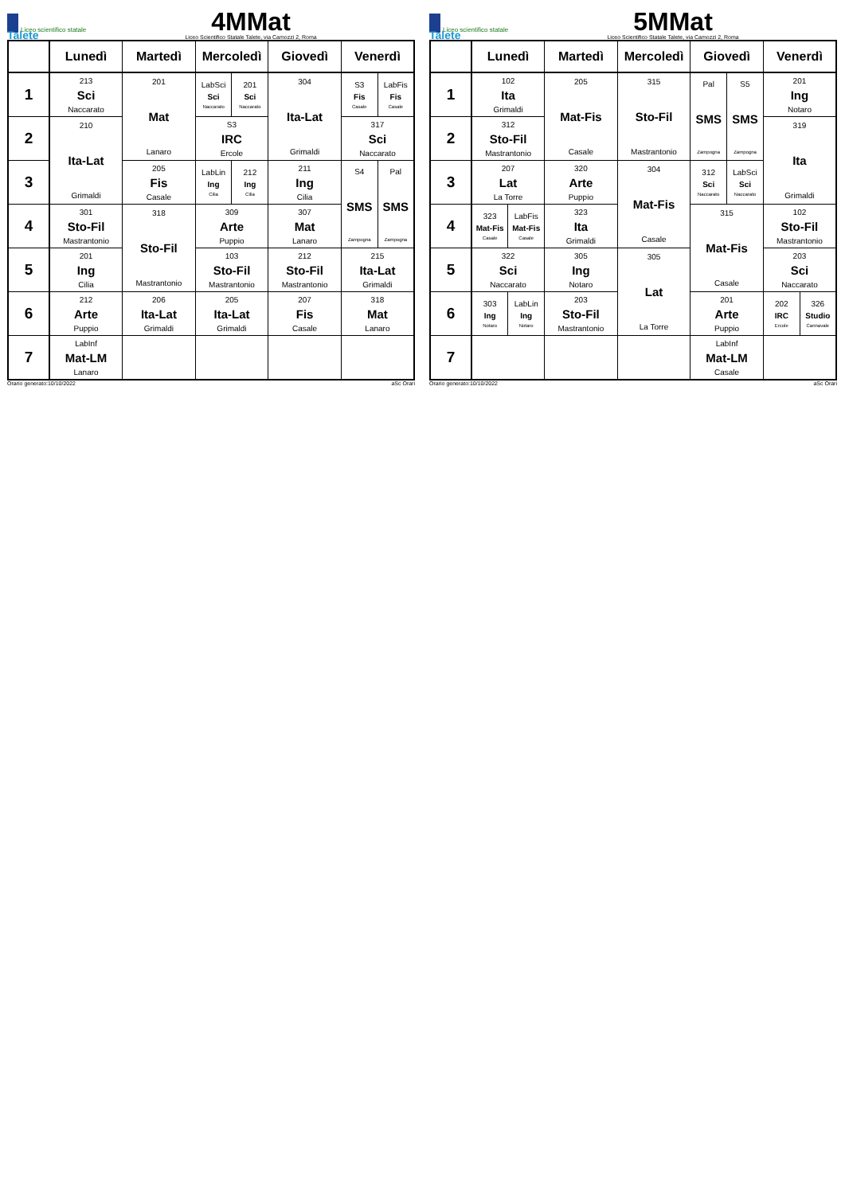Liceo scientifico statale Talete
4MMat
Liceo Scientifico Statale Talete, via Camozzi 2, Roma
| | Lunedì | Martedì | Mercoledì | | Giovedì | Venerdì | |
| --- | --- | --- | --- | --- | --- | --- | --- |
| 1 | 213 Sci Naccarato | 201 Mat Lanaro | LabSci Sci Naccarato | 201 Sci Naccarato | 304 Ita-Lat Grimaldi | S3 Fis Casale | LabFis Fis Casale |
| 2 | 210 Ita-Lat Grimaldi | | S3 IRC Ercole | | | 317 Sci Naccarato | |
| 3 | | 205 Fis Casale | LabLin Ing Cilia | 212 Ing Cilia | 211 Ing Cilia | S4 SMS Zampogna | Pal SMS Zampogna |
| 4 | 301 Sto-Fil Mastrantonio | 318 Sto-Fil Mastrantonio | 309 Arte Puppio | | 307 Mat Lanaro | | |
| 5 | 201 Ing Cilia | | 103 Sto-Fil Mastrantonio | | 212 Sto-Fil Mastrantonio | 215 Ita-Lat Grimaldi | |
| 6 | 212 Arte Puppio | 206 Ita-Lat Grimaldi | 205 Ita-Lat Grimaldi | | 207 Fis Casale | 318 Mat Lanaro | |
| 7 | LabInf Mat-LM Lanaro | | | | | | |
Orario generato:10/10/2022 aSc Orari
Liceo scientifico statale Talete
5MMat
Liceo Scientifico Statale Talete, via Camozzi 2, Roma
| | Lunedì | | Martedì | Mercoledì | Giovedì | | Venerdì | |
| --- | --- | --- | --- | --- | --- | --- | --- | --- |
| 1 | 102 Ita Grimaldi | | 205 Mat-Fis Casale | 315 Sto-Fil Mastrantonio | Pal SMS Zampogna | S5 SMS Zampogna | 201 Ing Notaro | |
| 2 | 312 Sto-Fil Mastrantonio | | | | | | 319 Ita Grimaldi | |
| 3 | 207 Lat La Torre | | 320 Arte Puppio | 304 Mat-Fis Casale | 312 Sci Naccarato | LabSci Sci Naccarato | | |
| 4 | 323 Mat-Fis Casale | LabFis Mat-Fis Casale | 323 Ita Grimaldi | | 315 Mat-Fis Casale | | 102 Sto-Fil Mastrantonio | |
| 5 | 322 Sci Naccarato | | 305 Ing Notaro | 305 Lat La Torre | | | 203 Sci Naccarato | |
| 6 | 303 Ing Notaro | LabLin Ing Notaro | 203 Sto-Fil Mastrantonio | | 201 Arte Puppio | | 202 IRC Ercole | 326 Studio Cannavale |
| 7 | | | | | LabInf Mat-LM Casale | | | |
Orario generato:10/10/2022 aSc Orari